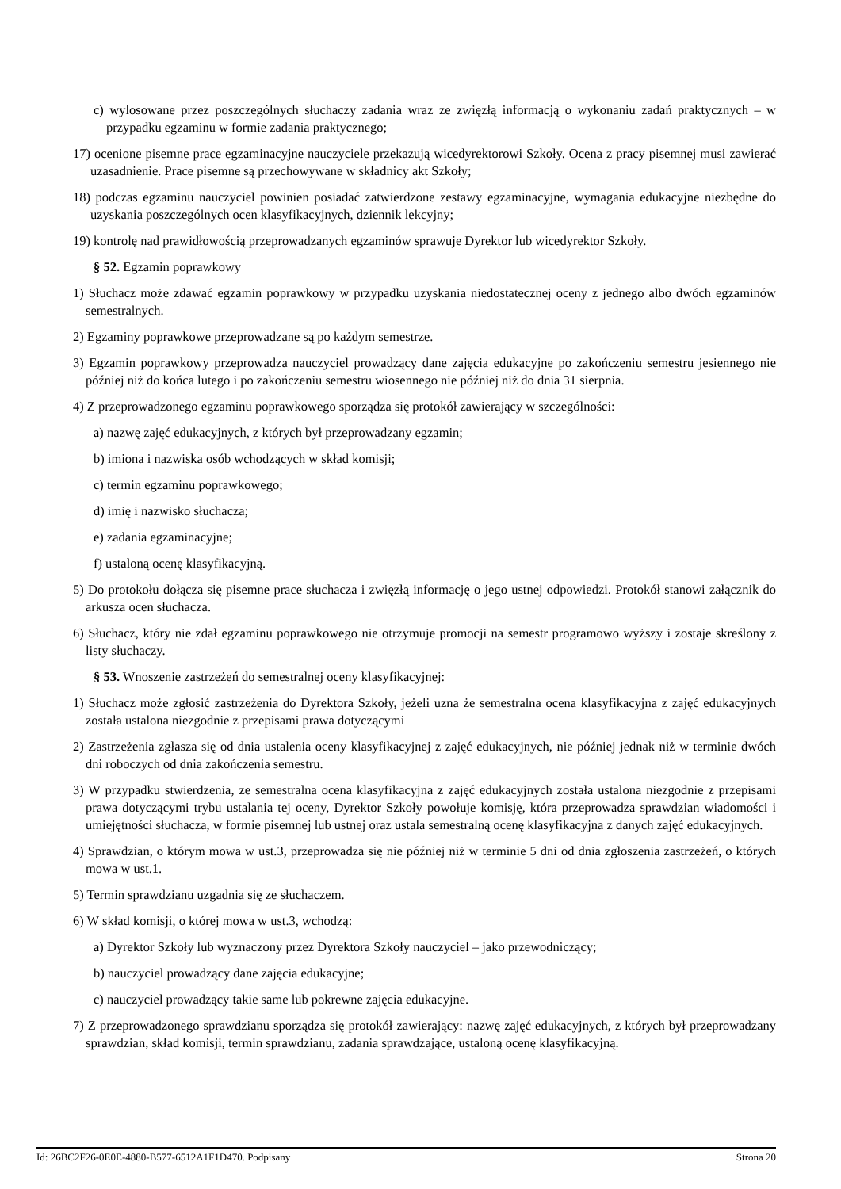c) wylosowane przez poszczególnych słuchaczy zadania wraz ze zwięzłą informacją o wykonaniu zadań praktycznych – w przypadku egzaminu w formie zadania praktycznego;
17) ocenione pisemne prace egzaminacyjne nauczyciele przekazują wicedyrektorowi Szkoły. Ocena z pracy pisemnej musi zawierać uzasadnienie. Prace pisemne są przechowywane w składnicy akt Szkoły;
18) podczas egzaminu nauczyciel powinien posiadać zatwierdzone zestawy egzaminacyjne, wymagania edukacyjne niezbędne do uzyskania poszczególnych ocen klasyfikacyjnych, dziennik lekcyjny;
19) kontrolę nad prawidłowością przeprowadzanych egzaminów sprawuje Dyrektor lub wicedyrektor Szkoły.
§ 52. Egzamin poprawkowy
1) Słuchacz może zdawać egzamin poprawkowy w przypadku uzyskania niedostatecznej oceny z jednego albo dwóch egzaminów semestralnych.
2) Egzaminy poprawkowe przeprowadzane są po każdym semestrze.
3) Egzamin poprawkowy przeprowadza nauczyciel prowadzący dane zajęcia edukacyjne po zakończeniu semestru jesiennego nie później niż do końca lutego i po zakończeniu semestru wiosennego nie później niż do dnia 31 sierpnia.
4) Z przeprowadzonego egzaminu poprawkowego sporządza się protokół zawierający w szczególności:
a) nazwę zajęć edukacyjnych, z których był przeprowadzany egzamin;
b) imiona i nazwiska osób wchodzących w skład komisji;
c) termin egzaminu poprawkowego;
d) imię i nazwisko słuchacza;
e) zadania egzaminacyjne;
f) ustaloną ocenę klasyfikacyjną.
5) Do protokołu dołącza się pisemne prace słuchacza i zwięzłą informację o jego ustnej odpowiedzi. Protokół stanowi załącznik do arkusza ocen słuchacza.
6) Słuchacz, który nie zdał egzaminu poprawkowego nie otrzymuje promocji na semestr programowo wyższy i zostaje skreślony z listy słuchaczy.
§ 53. Wnoszenie zastrzeżeń do semestralnej oceny klasyfikacyjnej:
1) Słuchacz może zgłosić zastrzeżenia do Dyrektora Szkoły, jeżeli uzna że semestralna ocena klasyfikacyjna z zajęć edukacyjnych została ustalona niezgodnie z przepisami prawa dotyczącymi
2) Zastrzeżenia zgłasza się od dnia ustalenia oceny klasyfikacyjnej z zajęć edukacyjnych, nie później jednak niż w terminie dwóch dni roboczych od dnia zakończenia semestru.
3) W przypadku stwierdzenia, ze semestralna ocena klasyfikacyjna z zajęć edukacyjnych została ustalona niezgodnie z przepisami prawa dotyczącymi trybu ustalania tej oceny, Dyrektor Szkoły powołuje komisję, która przeprowadza sprawdzian wiadomości i umiejętności słuchacza, w formie pisemnej lub ustnej oraz ustala semestralną ocenę klasyfikacyjna z danych zajęć edukacyjnych.
4) Sprawdzian, o którym mowa w ust.3, przeprowadza się nie później niż w terminie 5 dni od dnia zgłoszenia zastrzeżeń, o których mowa w ust.1.
5) Termin sprawdzianu uzgadnia się ze słuchaczem.
6) W skład komisji, o której mowa w ust.3, wchodzą:
a) Dyrektor Szkoły lub wyznaczony przez Dyrektora Szkoły nauczyciel – jako przewodniczący;
b) nauczyciel prowadzący dane zajęcia edukacyjne;
c) nauczyciel prowadzący takie same lub pokrewne zajęcia edukacyjne.
7) Z przeprowadzonego sprawdzianu sporządza się protokół zawierający: nazwę zajęć edukacyjnych, z których był przeprowadzany sprawdzian, skład komisji, termin sprawdzianu, zadania sprawdzające, ustaloną ocenę klasyfikacyjną.
Id: 26BC2F26-0E0E-4880-B577-6512A1F1D470. Podpisany Strona 20